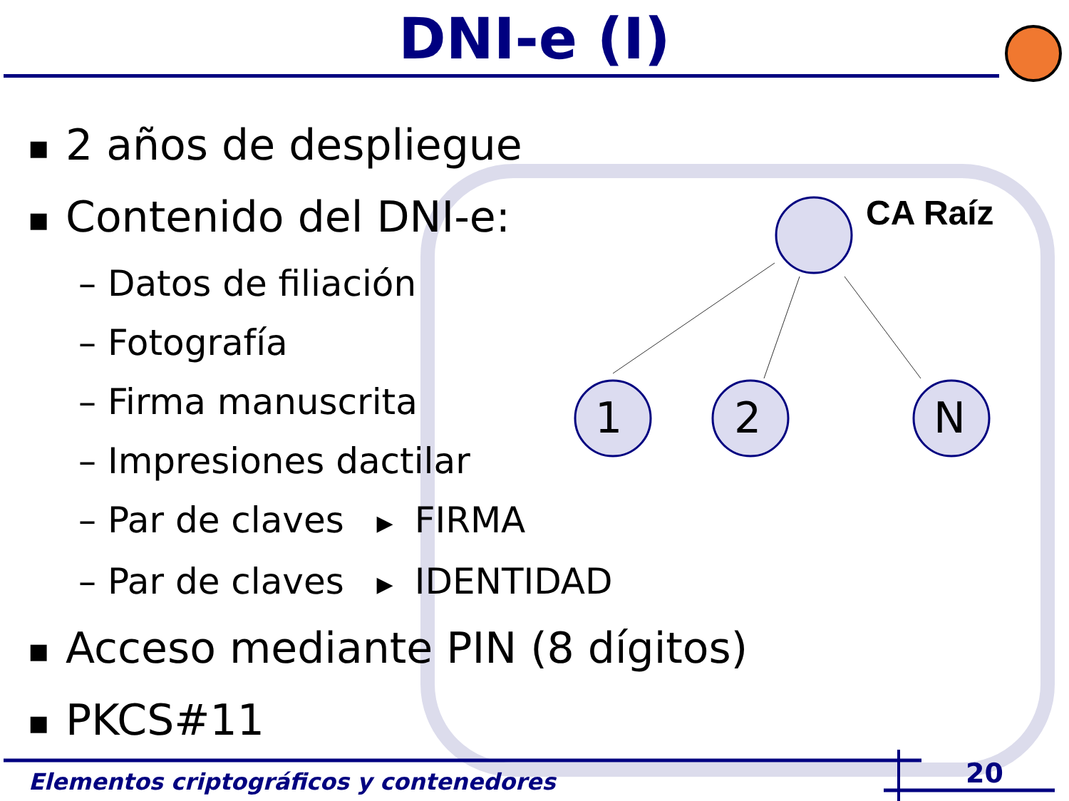DNI-e (I)
CA Raíz
1
2
N
■ 2 años de despliegue
■ Contenido del DNI-e:
– Datos de filiación
– Fotografía
– Firma manuscrita
– Impresiones dactilar
– Par de claves ▶ FIRMA
– Par de claves ▶ IDENTIDAD
■ Acceso mediante PIN (8 dígitos)
■ PKCS#11
Elementos criptográficos y contenedores
20